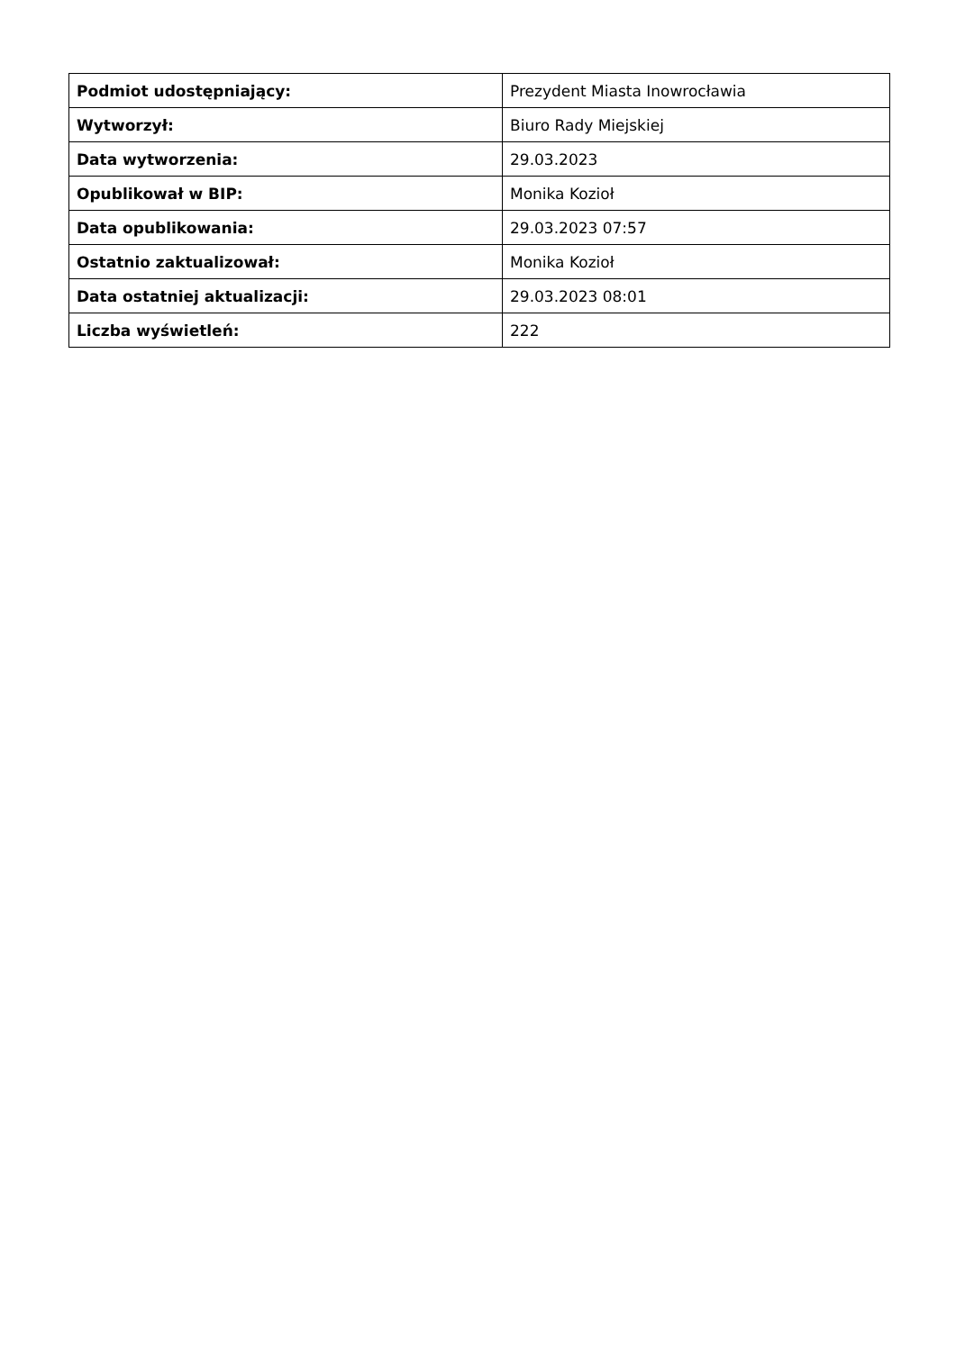| Podmiot udostępniający: | Prezydent Miasta Inowrocławia |
| Wytworzył: | Biuro Rady Miejskiej |
| Data wytworzenia: | 29.03.2023 |
| Opublikował w BIP: | Monika Kozioł |
| Data opublikowania: | 29.03.2023 07:57 |
| Ostatnio zaktualizował: | Monika Kozioł |
| Data ostatniej aktualizacji: | 29.03.2023 08:01 |
| Liczba wyświetleń: | 222 |